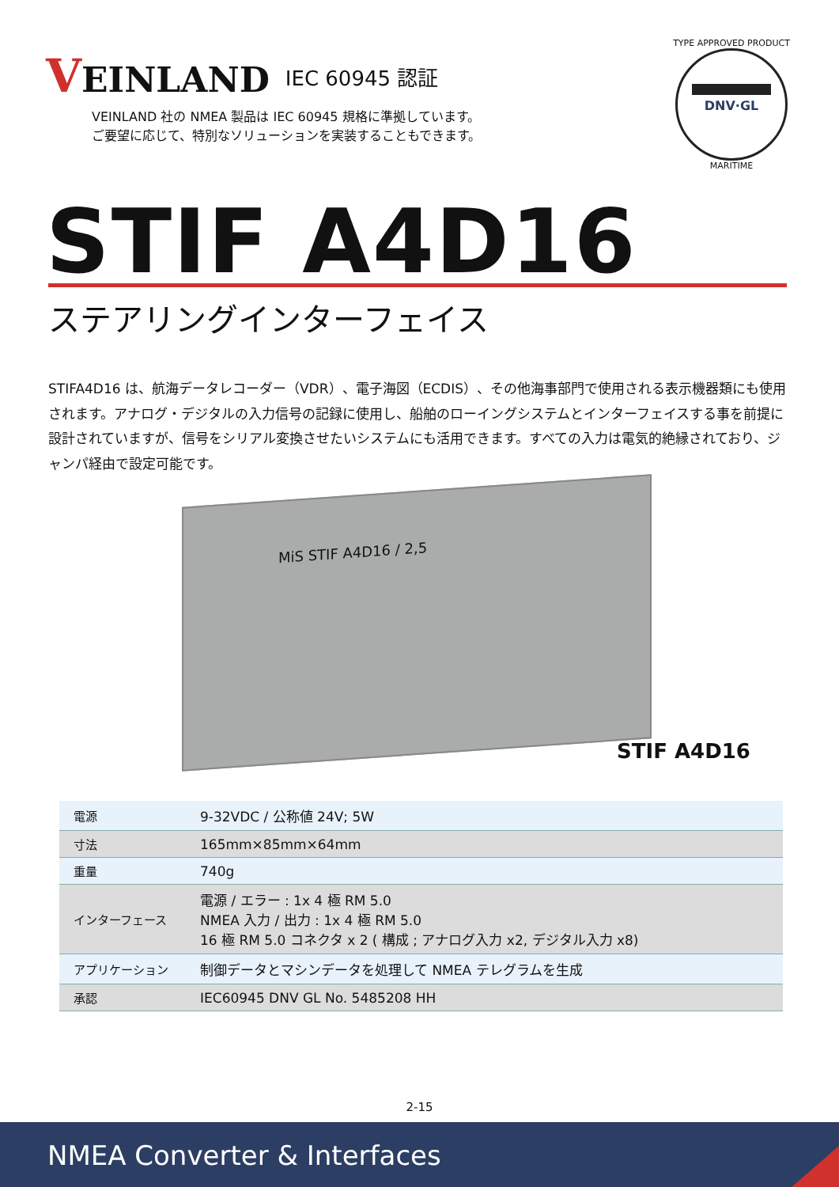VEINLAND
IEC 60945 認証
VEINLAND 社の NMEA 製品は IEC 60945 規格に準拠しています。
ご要望に応じて、特別なソリューションを実装することもできます。
TYPE APPROVED PRODUCT
DNV·GL
MARITIME
STIF A4D16
ステアリングインターフェイス
STIFA4D16 は、航海データレコーダー（VDR）、電子海図（ECDIS）、その他海事部門で使用される表示機器類にも使用されます。アナログ・デジタルの入力信号の記録に使用し、船舶のローイングシステムとインターフェイスする事を前提に設計されていますが、信号をシリアル変換させたいシステムにも活用できます。すべての入力は電気的絶縁されており、ジャンパ経由で設定可能です。
MiS STIF A4D16 / 2,5
STIF A4D16
| 電源 | 9-32VDC / 公称値 24V; 5W |
| 寸法 | 165mm×85mm×64mm |
| 重量 | 740g |
| インターフェース | 電源 / エラー : 1x 4 極 RM 5.0 NMEA 入力 / 出力 : 1x 4 極 RM 5.0 16 極 RM 5.0 コネクタ x 2 ( 構成 ; アナログ入力 x2, デジタル入力 x8) |
| アプリケーション | 制御データとマシンデータを処理して NMEA テレグラムを生成 |
| 承認 | IEC60945 DNV GL No. 5485208 HH |
2-15
NMEA Converter & Interfaces